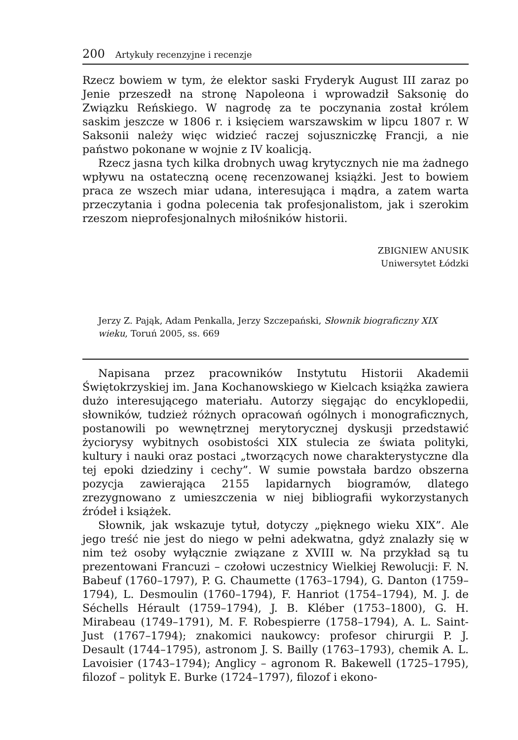200 Artykuły recenzyjne i recenzje
Rzecz bowiem w tym, że elektor saski Fryderyk August III zaraz po Jenie przeszedł na stronę Napoleona i wprowadził Saksonię do Związku Reńskiego. W nagrodę za te poczynania został królem saskim jeszcze w 1806 r. i księciem warszawskim w lipcu 1807 r. W Saksonii należy więc widzieć raczej sojuszniczkę Francji, a nie państwo pokonane w wojnie z IV koalicją.
Rzecz jasna tych kilka drobnych uwag krytycznych nie ma żadnego wpływu na ostateczną ocenę recenzowanej książki. Jest to bowiem praca ze wszech miar udana, interesująca i mądra, a zatem warta przeczytania i godna polecenia tak profesjonalistom, jak i szerokim rzeszom nieprofesjonalnych miłośników historii.
ZBIGNIEW ANUSIK
Uniwersytet Łódzki
Jerzy Z. Pająk, Adam Penkalla, Jerzy Szczepański, Słownik biograficzny XIX wieku, Toruń 2005, ss. 669
Napisana przez pracowników Instytutu Historii Akademii Świętokrzyskiej im. Jana Kochanowskiego w Kielcach książka zawiera dużo interesującego materiału. Autorzy sięgając do encyklopedii, słowników, tudzież różnych opracowań ogólnych i monograficznych, postanowili po wewnętrznej merytorycznej dyskusji przedstawić życiorysy wybitnych osobistości XIX stulecia ze świata polityki, kultury i nauki oraz postaci „tworzących nowe charakterystyczne dla tej epoki dziedziny i cechy”. W sumie powstała bardzo obszerna pozycja zawierająca 2155 lapidarnych biogramów, dlatego zrezygnowano z umieszczenia w niej bibliografii wykorzystanych źródeł i książek.
Słownik, jak wskazuje tytuł, dotyczy „pięknego wieku XIX”. Ale jego treść nie jest do niego w pełni adekwatna, gdyż znalazły się w nim też osoby wyłącznie związane z XVIII w. Na przykład są tu prezentowani Francuzi – czołowi uczestnicy Wielkiej Rewolucji: F. N. Babeuf (1760–1797), P. G. Chaumette (1763–1794), G. Danton (1759–1794), L. Desmoulin (1760–1794), F. Hanriot (1754–1794), M. J. de Séchells Hérault (1759–1794), J. B. Kléber (1753–1800), G. H. Mirabeau (1749–1791), M. F. Robespierre (1758–1794), A. L. Saint-Just (1767–1794); znakomici naukowcy: profesor chirurgii P. J. Desault (1744–1795), astronom J. S. Bailly (1763–1793), chemik A. L. Lavoisier (1743–1794); Anglicy – agronom R. Bakewell (1725–1795), filozof – polityk E. Burke (1724–1797), filozof i ekono-